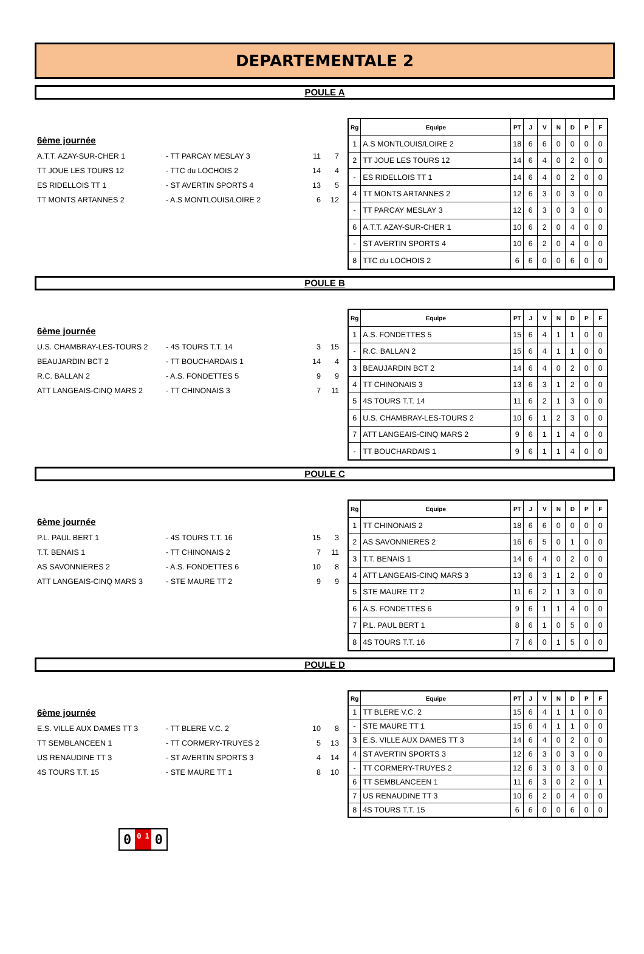DEPARTEMENTALE 2
POULE A
6ème journée
A.T.T. AZAY-SUR-CHER 1 - TT PARCAY MESLAY 3 11 7
TT JOUE LES TOURS 12 - TTC du LOCHOIS 2 14 4
ES RIDELLOIS TT 1 - ST AVERTIN SPORTS 4 13 5
TT MONTS ARTANNES 2 - A.S MONTLOUIS/LOIRE 2 6 12
| Rg | Equipe | PT | J | V | N | D | P | F |
| --- | --- | --- | --- | --- | --- | --- | --- | --- |
| 1 | A.S MONTLOUIS/LOIRE 2 | 18 | 6 | 6 | 0 | 0 | 0 | 0 |
| 2 | TT JOUE LES TOURS 12 | 14 | 6 | 4 | 0 | 2 | 0 | 0 |
| - | ES RIDELLOIS TT 1 | 14 | 6 | 4 | 0 | 2 | 0 | 0 |
| 4 | TT MONTS ARTANNES 2 | 12 | 6 | 3 | 0 | 3 | 0 | 0 |
| - | TT PARCAY MESLAY 3 | 12 | 6 | 3 | 0 | 3 | 0 | 0 |
| 6 | A.T.T. AZAY-SUR-CHER 1 | 10 | 6 | 2 | 0 | 4 | 0 | 0 |
| - | ST AVERTIN SPORTS 4 | 10 | 6 | 2 | 0 | 4 | 0 | 0 |
| 8 | TTC du LOCHOIS 2 | 6 | 6 | 0 | 0 | 6 | 0 | 0 |
POULE B
6ème journée
U.S. CHAMBRAY-LES-TOURS 2 - 4S TOURS T.T. 14 3 15
BEAUJARDIN BCT 2 - TT BOUCHARDAIS 1 14 4
R.C. BALLAN 2 - A.S. FONDETTES 5 9 9
ATT LANGEAIS-CINQ MARS 2 - TT CHINONAIS 3 7 11
| Rg | Equipe | PT | J | V | N | D | P | F |
| --- | --- | --- | --- | --- | --- | --- | --- | --- |
| 1 | A.S. FONDETTES 5 | 15 | 6 | 4 | 1 | 1 | 0 | 0 |
| - | R.C. BALLAN 2 | 15 | 6 | 4 | 1 | 1 | 0 | 0 |
| 3 | BEAUJARDIN BCT 2 | 14 | 6 | 4 | 0 | 2 | 0 | 0 |
| 4 | TT CHINONAIS 3 | 13 | 6 | 3 | 1 | 2 | 0 | 0 |
| 5 | 4S TOURS T.T. 14 | 11 | 6 | 2 | 1 | 3 | 0 | 0 |
| 6 | U.S. CHAMBRAY-LES-TOURS 2 | 10 | 6 | 1 | 2 | 3 | 0 | 0 |
| 7 | ATT LANGEAIS-CINQ MARS 2 | 9 | 6 | 1 | 1 | 4 | 0 | 0 |
| - | TT BOUCHARDAIS 1 | 9 | 6 | 1 | 1 | 4 | 0 | 0 |
POULE C
6ème journée
P.L. PAUL BERT 1 - 4S TOURS T.T. 16 15 3
T.T. BENAIS 1 - TT CHINONAIS 2 7 11
AS SAVONNIERES 2 - A.S. FONDETTES 6 10 8
ATT LANGEAIS-CINQ MARS 3 - STE MAURE TT 2 9 9
| Rg | Equipe | PT | J | V | N | D | P | F |
| --- | --- | --- | --- | --- | --- | --- | --- | --- |
| 1 | TT CHINONAIS 2 | 18 | 6 | 6 | 0 | 0 | 0 | 0 |
| 2 | AS SAVONNIERES 2 | 16 | 6 | 5 | 0 | 1 | 0 | 0 |
| 3 | T.T. BENAIS 1 | 14 | 6 | 4 | 0 | 2 | 0 | 0 |
| 4 | ATT LANGEAIS-CINQ MARS 3 | 13 | 6 | 3 | 1 | 2 | 0 | 0 |
| 5 | STE MAURE TT 2 | 11 | 6 | 2 | 1 | 3 | 0 | 0 |
| 6 | A.S. FONDETTES 6 | 9 | 6 | 1 | 1 | 4 | 0 | 0 |
| 7 | P.L. PAUL BERT 1 | 8 | 6 | 1 | 0 | 5 | 0 | 0 |
| 8 | 4S TOURS T.T. 16 | 7 | 6 | 0 | 1 | 5 | 0 | 0 |
POULE D
6ème journée
E.S. VILLE AUX DAMES TT 3 - TT BLERE V.C. 2 10 8
TT SEMBLANCEEN 1 - TT CORMERY-TRUYES 2 5 13
US RENAUDINE TT 3 - ST AVERTIN SPORTS 3 4 14
4S TOURS T.T. 15 - STE MAURE TT 1 8 10
0010
| Rg | Equipe | PT | J | V | N | D | P | F |
| --- | --- | --- | --- | --- | --- | --- | --- | --- |
| 1 | TT BLERE V.C. 2 | 15 | 6 | 4 | 1 | 1 | 0 | 0 |
| - | STE MAURE TT 1 | 15 | 6 | 4 | 1 | 1 | 0 | 0 |
| 3 | E.S. VILLE AUX DAMES TT 3 | 14 | 6 | 4 | 0 | 2 | 0 | 0 |
| 4 | ST AVERTIN SPORTS 3 | 12 | 6 | 3 | 0 | 3 | 0 | 0 |
| - | TT CORMERY-TRUYES 2 | 12 | 6 | 3 | 0 | 3 | 0 | 0 |
| 6 | TT SEMBLANCEEN 1 | 11 | 6 | 3 | 0 | 2 | 0 | 1 |
| 7 | US RENAUDINE TT 3 | 10 | 6 | 2 | 0 | 4 | 0 | 0 |
| 8 | 4S TOURS T.T. 15 | 6 | 6 | 0 | 0 | 6 | 0 | 0 |